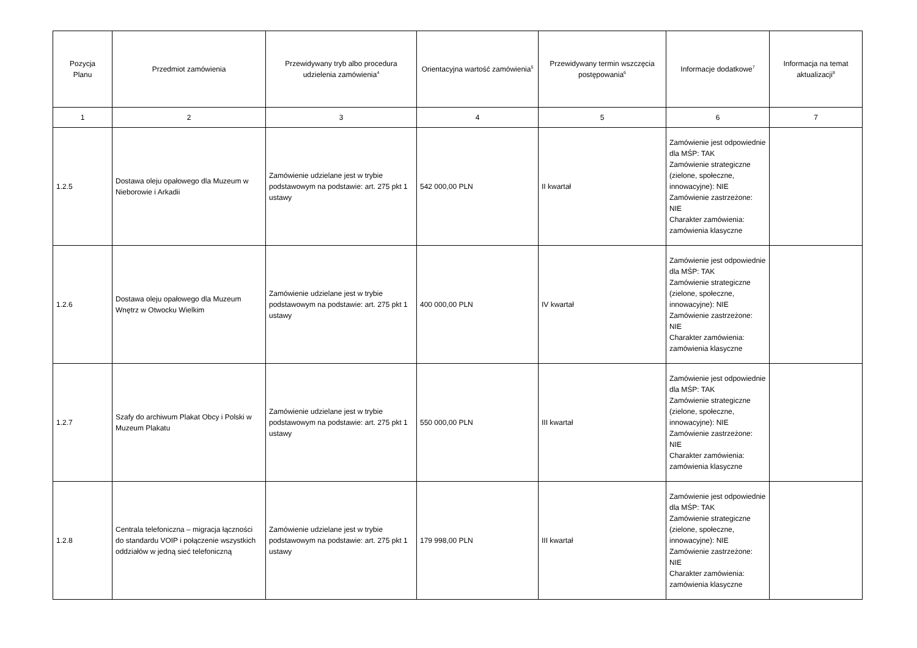| Pozycja Planu | Przedmiot zamówienia | Przewidywany tryb albo procedura udzielenia zamówienia<sup>4</sup> | Orientacyjna wartość zamówienia<sup>5</sup> | Przewidywany termin wszczęcia postępowania<sup>6</sup> | Informacje dodatkowe<sup>7</sup> | Informacja na temat aktualizacji<sup>8</sup> |
| --- | --- | --- | --- | --- | --- | --- |
| 1 | 2 | 3 | 4 | 5 | 6 | 7 |
| 1.2.5 | Dostawa oleju opałowego dla Muzeum w Nieborowie i Arkadii | Zamówienie udzielane jest w trybie podstawowym na podstawie: art. 275 pkt 1 ustawy | 542 000,00 PLN | II kwartał | Zamówienie jest odpowiednie dla MŚP: TAK Zamówienie strategiczne (zielone, społeczne, innowacyjne): NIE Zamówienie zastrzeżone: NIE Charakter zamówienia: zamówienia klasyczne | |
| 1.2.6 | Dostawa oleju opałowego dla Muzeum Wnętrz w Otwocku Wielkim | Zamówienie udzielane jest w trybie podstawowym na podstawie: art. 275 pkt 1 ustawy | 400 000,00 PLN | IV kwartał | Zamówienie jest odpowiednie dla MŚP: TAK Zamówienie strategiczne (zielone, społeczne, innowacyjne): NIE Zamówienie zastrzeżone: NIE Charakter zamówienia: zamówienia klasyczne | |
| 1.2.7 | Szafy do archiwum Plakat Obcy i Polski w Muzeum Plakatu | Zamówienie udzielane jest w trybie podstawowym na podstawie: art. 275 pkt 1 ustawy | 550 000,00 PLN | III kwartał | Zamówienie jest odpowiednie dla MŚP: TAK Zamówienie strategiczne (zielone, społeczne, innowacyjne): NIE Zamówienie zastrzeżone: NIE Charakter zamówienia: zamówienia klasyczne | |
| 1.2.8 | Centrala telefoniczna – migracja łączności do standardu VOIP i połączenie wszystkich oddziałów w jedną sieć telefoniczną | Zamówienie udzielane jest w trybie podstawowym na podstawie: art. 275 pkt 1 ustawy | 179 998,00 PLN | III kwartał | Zamówienie jest odpowiednie dla MŚP: TAK Zamówienie strategiczne (zielone, społeczne, innowacyjne): NIE Zamówienie zastrzeżone: NIE Charakter zamówienia: zamówienia klasyczne | |